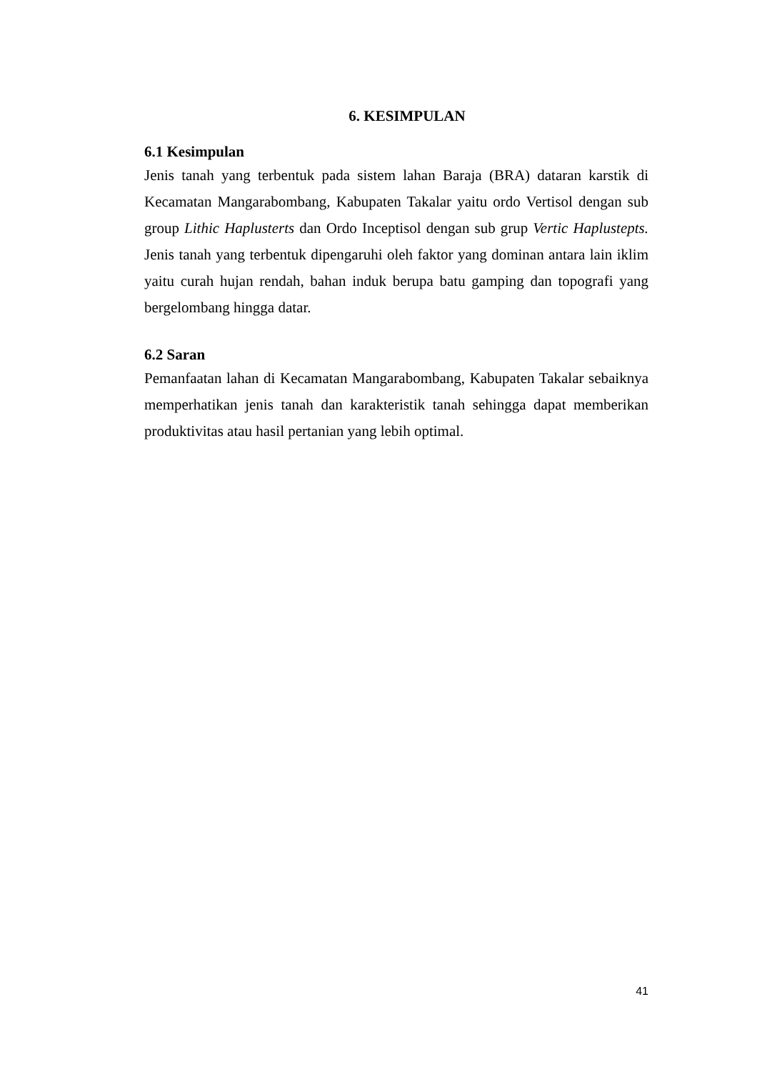6. KESIMPULAN
6.1 Kesimpulan
Jenis tanah yang terbentuk pada sistem lahan Baraja (BRA) dataran karstik di Kecamatan Mangarabombang, Kabupaten Takalar yaitu ordo Vertisol dengan sub group Lithic Haplusterts dan Ordo Inceptisol dengan sub grup Vertic Haplustepts. Jenis tanah yang terbentuk dipengaruhi oleh faktor yang dominan antara lain iklim yaitu curah hujan rendah, bahan induk berupa batu gamping dan topografi yang bergelombang hingga datar.
6.2 Saran
Pemanfaatan lahan di Kecamatan Mangarabombang, Kabupaten Takalar sebaiknya memperhatikan jenis tanah dan karakteristik tanah sehingga dapat memberikan produktivitas atau hasil pertanian yang lebih optimal.
41